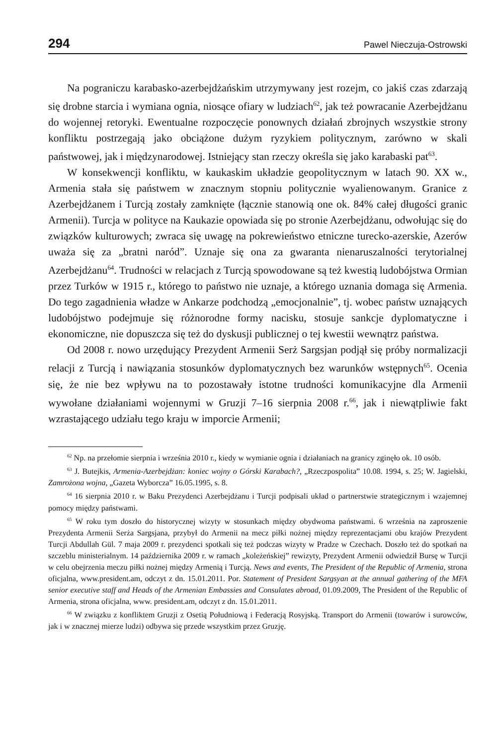294 Pawel Nieczuja-Ostrowski
Na pograniczu karabasko-azerbejdżańskim utrzymywany jest rozejm, co jakiś czas zdarzają się drobne starcia i wymiana ognia, niosące ofiary w ludziach<sup>62</sup>, jak też powracanie Azerbejdżanu do wojennej retoryki. Ewentualne rozpoczęcie ponownych działań zbrojnych wszystkie strony konfliktu postrzegają jako obciążone dużym ryzykiem politycznym, zarówno w skali państwowej, jak i międzynarodowej. Istniejący stan rzeczy określa się jako karabaski pat<sup>63</sup>.
W konsekwencji konfliktu, w kaukaskim układzie geopolitycznym w latach 90. XX w., Armenia stała się państwem w znacznym stopniu politycznie wyalienowanym. Granice z Azerbejdżanem i Turcją zostały zamknięte (łącznie stanowią one ok. 84% całej długości granic Armenii). Turcja w polityce na Kaukazie opowiada się po stronie Azerbejdżanu, odwołując się do związków kulturowych; zwraca się uwagę na pokrewieństwo etniczne turecko-azerskie, Azerów uważa się za „bratni naród”. Uznaje się ona za gwaranta nienaruszalności terytorialnej Azerbejdżanu<sup>64</sup>. Trudności w relacjach z Turcją spowodowane są też kwestią ludobójstwa Ormian przez Turków w 1915 r., którego to państwo nie uznaje, a którego uznania domaga się Armenia. Do tego zagadnienia władze w Ankarze podchodzą „emocjonalnie”, tj. wobec państw uznających ludobójstwo podejmuje się różnorodne formy nacisku, stosuje sankcje dyplomatyczne i ekonomiczne, nie dopuszcza się też do dyskusji publicznej o tej kwestii wewnątrz państwa.
Od 2008 r. nowo urzędujący Prezydent Armenii Serż Sargsjan podjął się próby normalizacji relacji z Turcją i nawiązania stosunków dyplomatycznych bez warunków wstępnych<sup>65</sup>. Ocenia się, że nie bez wpływu na to pozostawały istotne trudności komunikacyjne dla Armenii wywołane działaniami wojennymi w Gruzji 7–16 sierpnia 2008 r.<sup>66</sup>, jak i niewątpliwie fakt wzrastającego udziału tego kraju w imporcie Armenii;
<sup>62</sup> Np. na przełomie sierpnia i września 2010 r., kiedy w wymianie ognia i działaniach na granicy zginęło ok. 10 osób.
<sup>63</sup> J. Butejkis, Armenia-Azerbejdżan: koniec wojny o Górski Karabach?, „Rzeczpospolita” 10.08. 1994, s. 25; W. Jagielski, Zamrożona wojna, „Gazeta Wyborcza” 16.05.1995, s. 8.
<sup>64</sup> 16 sierpnia 2010 r. w Baku Prezydenci Azerbejdżanu i Turcji podpisali układ o partnerstwie strategicznym i wzajemnej pomocy między państwami.
<sup>65</sup> W roku tym doszło do historycznej wizyty w stosunkach między obydwoma państwami. 6 września na zaproszenie Prezydenta Armenii Serża Sargsjana, przybył do Armenii na mecz piłki nożnej między reprezentacjami obu krajów Prezydent Turcji Abdullah Gül. 7 maja 2009 r. prezydenci spotkali się też podczas wizyty w Pradze w Czechach. Doszło też do spotkań na szczeblu ministerialnym. 14 października 2009 r. w ramach „koleżeńskiej” rewizyty, Prezydent Armenii odwiedził Bursę w Turcji w celu obejrzenia meczu piłki nożnej między Armenią i Turcją. News and events, The President of the Republic of Armenia, strona oficjalna, www.president.am, odczyt z dn. 15.01.2011. Por. Statement of President Sargsyan at the annual gathering of the MFA senior executive staff and Heads of the Armenian Embassies and Consulates abroad, 01.09.2009, The President of the Republic of Armenia, strona oficjalna, www. president.am, odczyt z dn. 15.01.2011.
<sup>66</sup> W związku z konfliktem Gruzji z Osetią Południową i Federacją Rosyjską. Transport do Armenii (towarów i surowców, jak i w znacznej mierze ludzi) odbywa się przede wszystkim przez Gruzję.